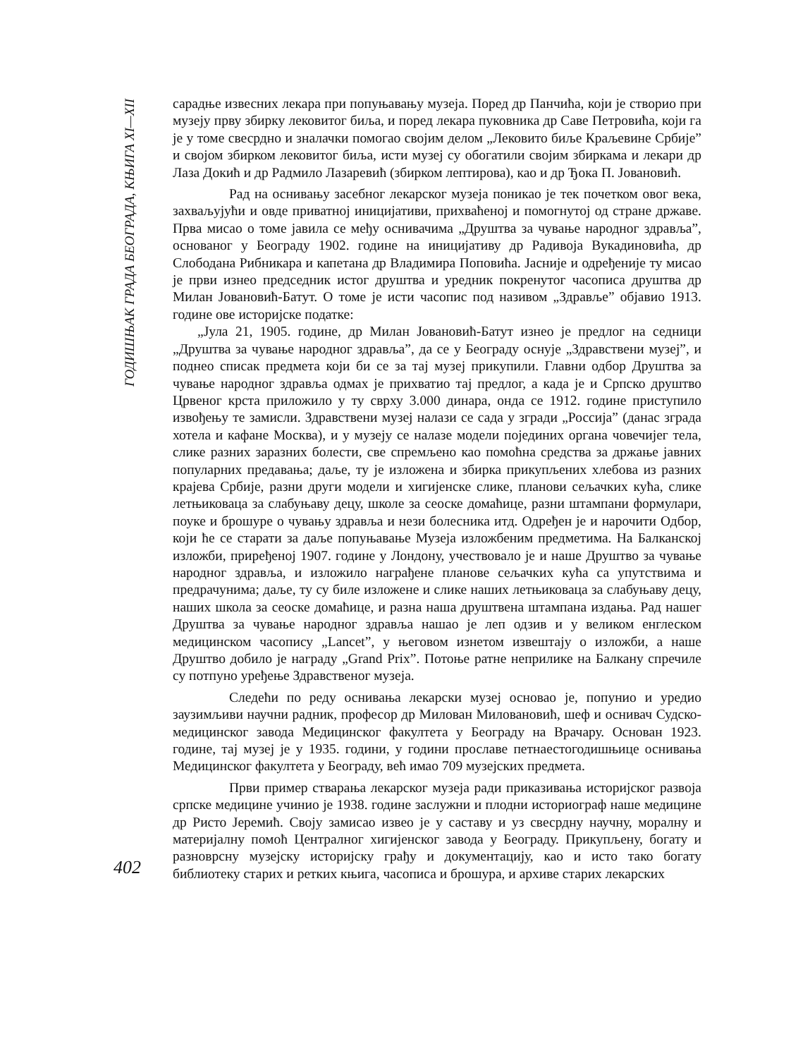ГОДИШЊАК ГРАДА БЕОГРАДА, КЊИГА XI—XII
402
сарадње извесних лекара при попуњавању музеја. Поред др Панчића, који је створио при музеју прву збирку лековитог биља, и поред лекара пуковника др Саве Петровића, који га је у томе свесрдно и зналачки помогао својим делом „Лековито биље Краљевине Србије” и својом збирком лековитог биља, исти музеј су обогатили својим збиркама и лекари др Лаза Докић и др Радмило Лазаревић (збирком лептирова), као и др Ђока П. Јовановић.
Рад на оснивању засебног лекарског музеја поникао је тек почетком овог века, захваљујући и овде приватној иницијативи, прихваћеној и помогнутој од стране државе. Прва мисао о томе јавила се међу оснивачима „Друштва за чување народног здравља”, основаног у Београду 1902. године на иницијативу др Радивоја Вукадиновића, др Слободана Рибникара и капетана др Владимира Поповића. Јасније и одређеније ту мисао је први изнео председник истог друштва и уредник покренутог часописа друштва др Милан Јовановић-Батут. О томе је исти часопис под називом „Здравље” објавио 1913. године ове историјске податке:
„Јула 21, 1905. године, др Милан Јовановић-Батут изнео је предлог на седници „Друштва за чување народног здравља”, да се у Београду оснује „Здравствени музеј”, и поднео списак предмета који би се за тај музеј прикупили. Главни одбор Друштва за чување народног здравља одмах је прихватио тај предлог, а када је и Српско друштво Црвеног крста приложило у ту сврху 3.000 динара, онда се 1912. године приступило извођењу те замисли. Здравствени музеј налази се сада у згради „Россија” (данас зграда хотела и кафане Москва), и у музеју се налазе модели појединих органа човечијег тела, слике разних заразних болести, све спремљено као помоћна средства за држање јавних популарних предавања; даље, ту је изложена и збирка прикупљених хлебова из разних крајева Србије, разни други модели и хигијенске слике, планови сељачких кућа, слике летњиковаца за слабуњаву децу, школе за сеоске домаћице, разни штампани формулари, поуке и брошуре о чувању здравља и нези болесника итд. Одређен је и нарочити Одбор, који ће се старати за даље попуњавање Музеја изложбеним предметима. На Балканској изложби, приређеној 1907. године у Лондону, учествовало је и наше Друштво за чување народног здравља, и изложило награђене планове сељачких кућа са упутствима и предрачунима; даље, ту су биле изложене и слике наших летњиковаца за слабуњаву децу, наших школа за сеоске домаћице, и разна наша друштвена штампана издања. Рад нашег Друштва за чување народног здравља нашао је леп одзив и у великом енглеском медицинском часопису „Lancet”, у његовом изнетом извештају о изложби, а наше Друштво добило је награду „Grand Prix”. Потоње ратне неприлике на Балкану спречиле су потпуно уређење Здравственог музеја.
Следећи по реду оснивања лекарски музеј основао је, попунио и уредио заузимљиви научни радник, професор др Милован Миловановић, шеф и оснивач Судско-медицинског завода Медицинског факултета у Београду на Врачару. Основан 1923. године, тај музеј је у 1935. години, у години прославе петнаестогодишњице оснивања Медицинског факултета у Београду, већ имао 709 музејских предмета.
Први пример стварања лекарског музеја ради приказивања историјског развоја српске медицине учинио је 1938. године заслужни и плодни историограф наше медицине др Ристо Јеремић. Своју замисао извео је у саставу и уз свесрдну научну, моралну и материјалну помоћ Централног хигијенског завода у Београду. Прикупљену, богату и разноврсну музејску историјску грађу и документацију, као и исто тако богату библиотеку старих и ретких књига, часописа и брошура, и архиве старих лекарских